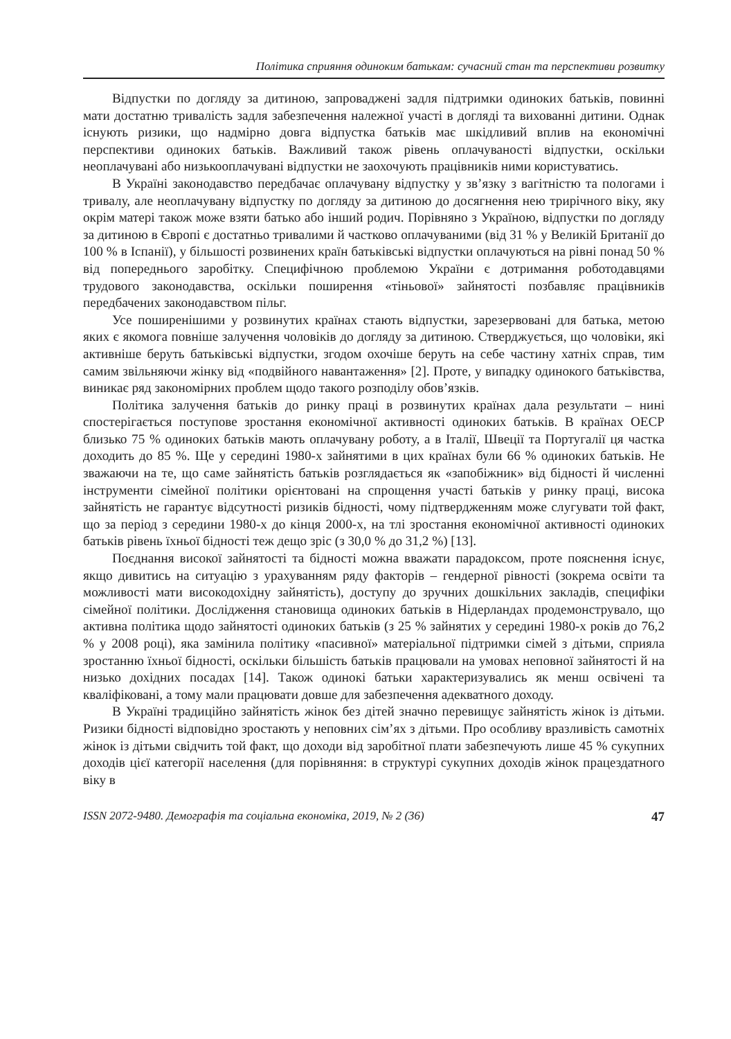Політика сприяння одиноким батькам: сучасний стан та перспективи розвитку
Відпустки по догляду за дитиною, запроваджені задля підтримки одиноких батьків, повинні мати достатню тривалість задля забезпечення належної участі в догляді та вихованні дитини. Однак існують ризики, що надмірно довга відпустка батьків має шкідливий вплив на економічні перспективи одиноких батьків. Важливий також рівень оплачуваності відпустки, оскільки неоплачувані або низькооплачувані відпустки не заохочують працівників ними користуватись.
В Україні законодавство передбачає оплачувану відпустку у зв’язку з вагітністю та пологами і тривалу, але неоплачувану відпустку по догляду за дитиною до досягнення нею трирічного віку, яку окрім матері також може взяти батько або інший родич. Порівняно з Україною, відпустки по догляду за дитиною в Європі є достатньо тривалими й частково оплачуваними (від 31 % у Великій Британії до 100 % в Іспанії), у більшості розвинених країн батьківські відпустки оплачуються на рівні понад 50 % від попереднього заробітку. Специфічною проблемою України є дотримання роботодавцями трудового законодавства, оскільки поширення «тіньової» зайнятості позбавляє працівників передбачених законодавством пільг.
Усе поширенішими у розвинутих країнах стають відпустки, зарезервовані для батька, метою яких є якомога повніше залучення чоловіків до догляду за дитиною. Стверджується, що чоловіки, які активніше беруть батьківські відпустки, згодом охочіше беруть на себе частину хатніх справ, тим самим звільняючи жінку від «подвійного навантаження» [2]. Проте, у випадку одинокого батьківства, виникає ряд закономірних проблем щодо такого розподілу обов’язків.
Політика залучення батьків до ринку праці в розвинутих країнах дала результати – нині спостерігається поступове зростання економічної активності одиноких батьків. В країнах ОЕСР близько 75 % одиноких батьків мають оплачувану роботу, а в Італії, Швеції та Португалії ця частка доходить до 85 %. Ще у середині 1980-х зайнятими в цих країнах були 66 % одиноких батьків. Не зважаючи на те, що саме зайнятість батьків розглядається як «запобіжник» від бідності й численні інструменти сімейної політики орієнтовані на спрощення участі батьків у ринку праці, висока зайнятість не гарантує відсутності ризиків бідності, чому підтвердженням може слугувати той факт, що за період з середини 1980-х до кінця 2000-х, на тлі зростання економічної активності одиноких батьків рівень їхньої бідності теж дещо зріс (з 30,0 % до 31,2 %) [13].
Поєднання високої зайнятості та бідності можна вважати парадоксом, проте пояснення існує, якщо дивитись на ситуацію з урахуванням ряду факторів – гендерної рівності (зокрема освіти та можливості мати високодохідну зайнятість), доступу до зручних дошкільних закладів, специфіки сімейної політики. Дослідження становища одиноких батьків в Нідерландах продемонструвало, що активна політика щодо зайнятості одиноких батьків (з 25 % зайнятих у середині 1980-х років до 76,2 % у 2008 році), яка замінила політику «пасивної» матеріальної підтримки сімей з дітьми, сприяла зростанню їхньої бідності, оскільки більшість батьків працювали на умовах неповної зайнятості й на низько дохідних посадах [14]. Також одинокі батьки характеризувались як менш освічені та кваліфіковані, а тому мали працювати довше для забезпечення адекватного доходу.
В Україні традиційно зайнятість жінок без дітей значно перевищує зайнятість жінок із дітьми. Ризики бідності відповідно зростають у неповних сім’ях з дітьми. Про особливу вразливість самотніх жінок із дітьми свідчить той факт, що доходи від заробітної плати забезпечують лише 45 % сукупних доходів цієї категорії населення (для порівняння: в структурі сукупних доходів жінок працездатного віку в
ISSN 2072-9480. Демографія та соціальна економіка, 2019, № 2 (36) 47